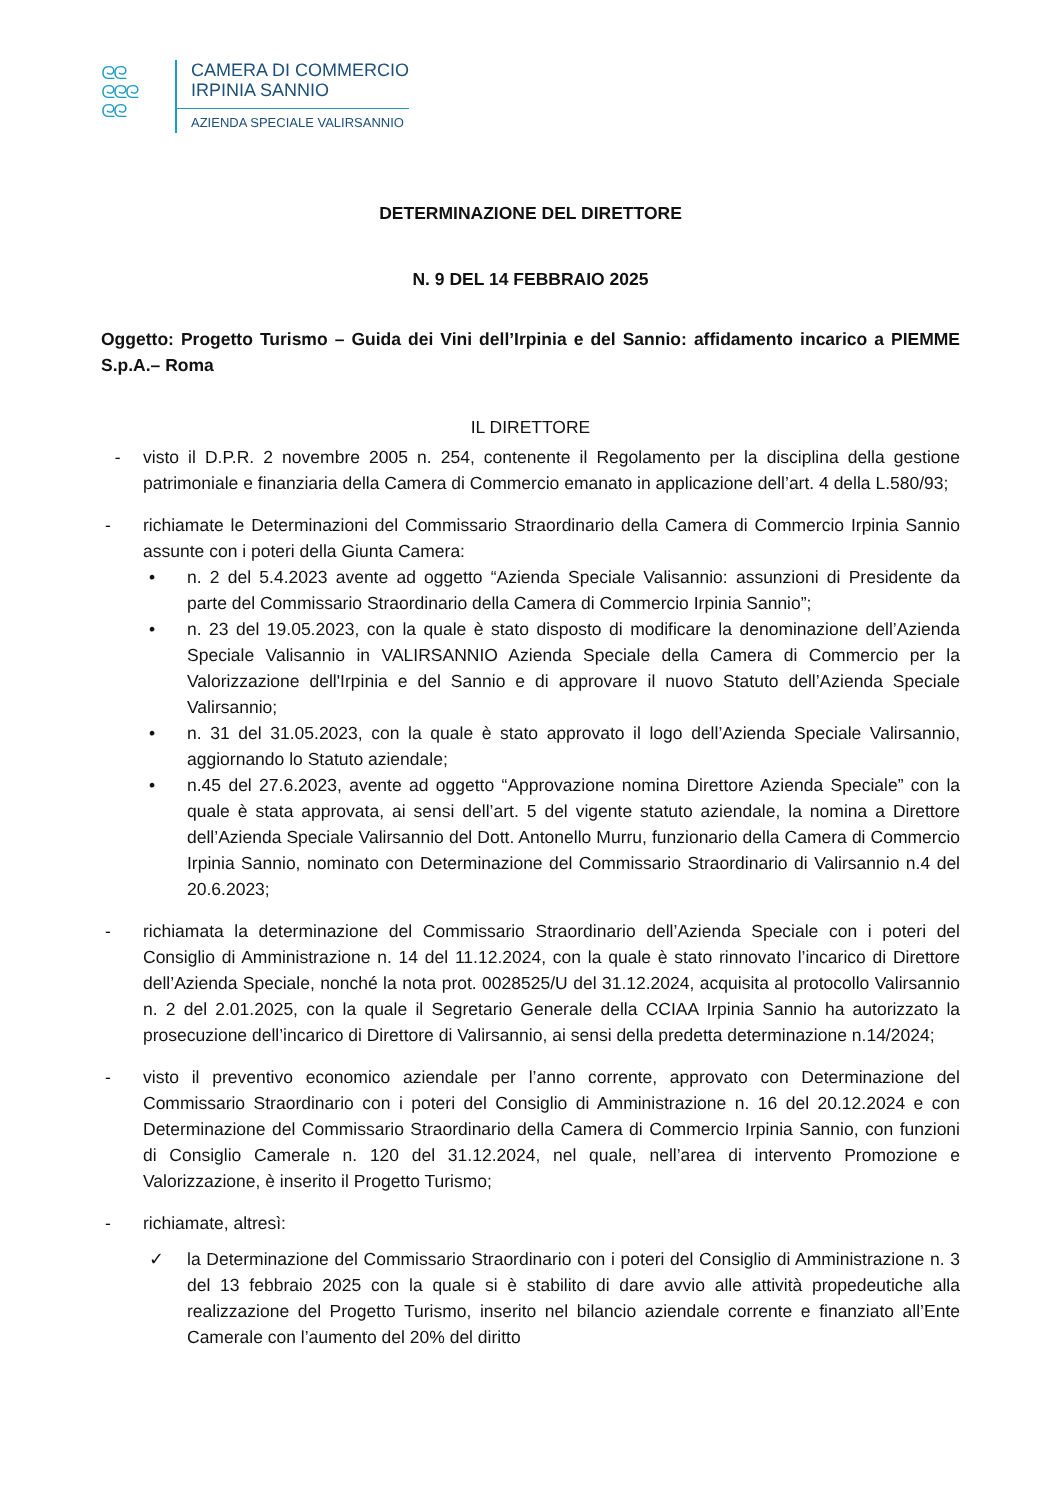ᘓᘓ
ᘓᘓᘓ
ᘓᘓ
CAMERA DI COMMERCIO
IRPINIA SANNIO
AZIENDA SPECIALE VALIRSANNIO
DETERMINAZIONE DEL DIRETTORE
N. 9 DEL 14 FEBBRAIO 2025
Oggetto: Progetto Turismo – Guida dei Vini dell’Irpinia e del Sannio: affidamento incarico a PIEMME S.p.A.– Roma
IL DIRETTORE
- visto il D.P.R. 2 novembre 2005 n. 254, contenente il Regolamento per la disciplina della gestione patrimoniale e finanziaria della Camera di Commercio emanato in applicazione dell’art. 4 della L.580/93;
- richiamate le Determinazioni del Commissario Straordinario della Camera di Commercio Irpinia Sannio assunte con i poteri della Giunta Camera:
• n. 2 del 5.4.2023 avente ad oggetto “Azienda Speciale Valisannio: assunzioni di Presidente da parte del Commissario Straordinario della Camera di Commercio Irpinia Sannio”;
• n. 23 del 19.05.2023, con la quale è stato disposto di modificare la denominazione dell’Azienda Speciale Valisannio in VALIRSANNIO Azienda Speciale della Camera di Commercio per la Valorizzazione dell'Irpinia e del Sannio e di approvare il nuovo Statuto dell’Azienda Speciale Valirsannio;
• n. 31 del 31.05.2023, con la quale è stato approvato il logo dell’Azienda Speciale Valirsannio, aggiornando lo Statuto aziendale;
• n.45 del 27.6.2023, avente ad oggetto “Approvazione nomina Direttore Azienda Speciale” con la quale è stata approvata, ai sensi dell’art. 5 del vigente statuto aziendale, la nomina a Direttore dell’Azienda Speciale Valirsannio del Dott. Antonello Murru, funzionario della Camera di Commercio Irpinia Sannio, nominato con Determinazione del Commissario Straordinario di Valirsannio n.4 del 20.6.2023;
- richiamata la determinazione del Commissario Straordinario dell’Azienda Speciale con i poteri del Consiglio di Amministrazione n. 14 del 11.12.2024, con la quale è stato rinnovato l’incarico di Direttore dell’Azienda Speciale, nonché la nota prot. 0028525/U del 31.12.2024, acquisita al protocollo Valirsannio n. 2 del 2.01.2025, con la quale il Segretario Generale della CCIAA Irpinia Sannio ha autorizzato la prosecuzione dell’incarico di Direttore di Valirsannio, ai sensi della predetta determinazione n.14/2024;
- visto il preventivo economico aziendale per l’anno corrente, approvato con Determinazione del Commissario Straordinario con i poteri del Consiglio di Amministrazione n. 16 del 20.12.2024 e con Determinazione del Commissario Straordinario della Camera di Commercio Irpinia Sannio, con funzioni di Consiglio Camerale n. 120 del 31.12.2024, nel quale, nell’area di intervento Promozione e Valorizzazione, è inserito il Progetto Turismo;
- richiamate, altresì:
✓ la Determinazione del Commissario Straordinario con i poteri del Consiglio di Amministrazione n. 3 del 13 febbraio 2025 con la quale si è stabilito di dare avvio alle attività propedeutiche alla realizzazione del Progetto Turismo, inserito nel bilancio aziendale corrente e finanziato all’Ente Camerale con l’aumento del 20% del diritto